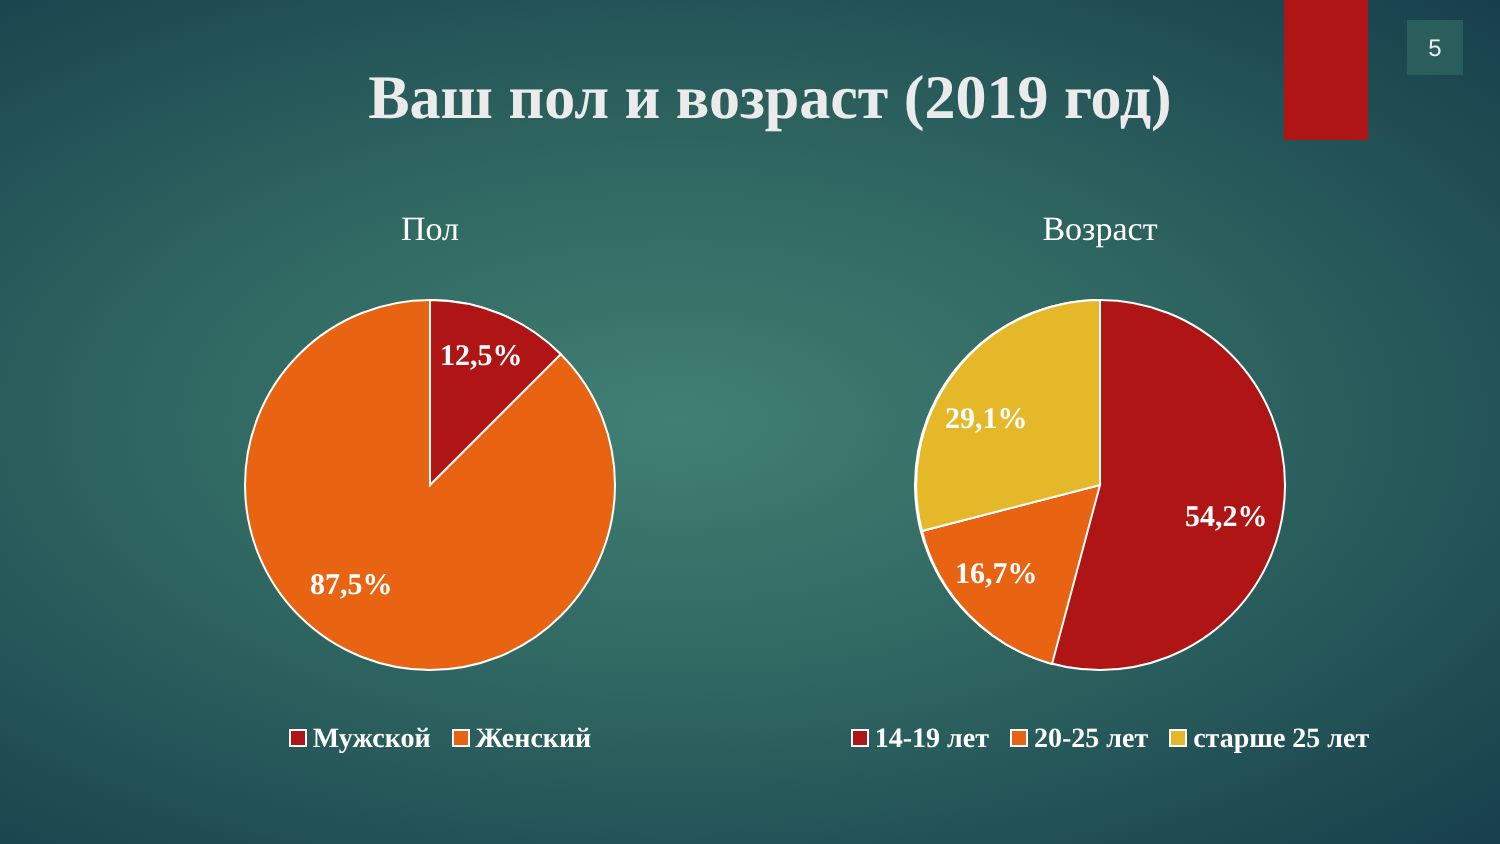5
Ваш пол и возраст (2019 год)
Пол Возраст
12,5%
87,5%
29,1%
54,2%
16,7%
Мужской Женский
14-19 лет 20-25 лет старше 25 лет